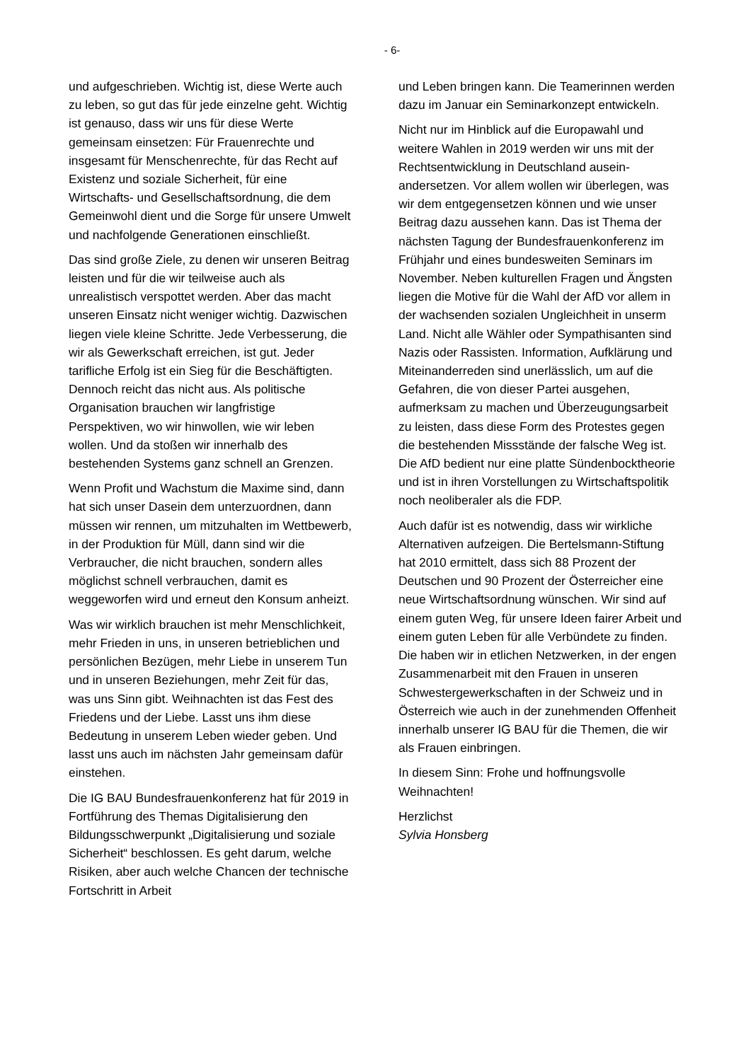- 6-
und aufgeschrieben. Wichtig ist, diese Werte auch zu leben, so gut das für jede einzelne geht. Wichtig ist genauso, dass wir uns für diese Werte gemeinsam einsetzen: Für Frauenrechte und insgesamt für Menschen­rechte, für das Recht auf Existenz und soziale Sicherheit, für eine Wirtschafts- und Gesell­schaftsordnung, die dem Gemeinwohl dient und die Sorge für unsere Umwelt und nach­folgende Generationen einschließt.
Das sind große Ziele, zu denen wir unseren Beitrag leisten und für die wir teilweise auch als unrealistisch verspottet werden. Aber das macht unseren Einsatz nicht weniger wichtig. Dazwischen liegen viele kleine Schritte. Jede Verbesserung, die wir als Gewerkschaft errei­chen, ist gut. Jeder tarifliche Erfolg ist ein Sieg für die Beschäftigten. Dennoch reicht das nicht aus. Als politische Organisation brau­chen wir langfristige Perspektiven, wo wir hinwollen, wie wir leben wollen. Und da sto­ßen wir innerhalb des bestehenden Systems ganz schnell an Grenzen.
Wenn Profit und Wachstum die Maxime sind, dann hat sich unser Dasein dem unterzu­ordnen, dann müssen wir rennen, um mitzu­halten im Wettbewerb, in der Produktion für Müll, dann sind wir die Verbraucher, die nicht brauchen, sondern alles möglichst schnell verbrauchen, damit es weggeworfen wird und erneut den Konsum anheizt.
Was wir wirklich brauchen ist mehr Mensch­lichkeit, mehr Frieden in uns, in unseren be­trieblichen und persönlichen Bezügen, mehr Liebe in unserem Tun und in unseren Bezie­hungen, mehr Zeit für das, was uns Sinn gibt. Weihnachten ist das Fest des Friedens und der Liebe. Lasst uns ihm diese Bedeutung in unserem Leben wieder geben. Und lasst uns auch im nächsten Jahr gemeinsam dafür ein­stehen.
Die IG BAU Bundesfrauenkonferenz hat für 2019 in Fortführung des Themas Digitalisie­rung den Bildungsschwerpunkt „Digitalisie­rung und soziale Sicherheit“ beschlossen. Es geht darum, welche Risiken, aber auch welche Chancen der technische Fortschritt in Arbeit
und Leben bringen kann. Die Teamerinnen werden dazu im Januar ein Seminarkonzept entwickeln.
Nicht nur im Hinblick auf die Europawahl und weitere Wahlen in 2019 werden wir uns mit der Rechtsentwicklung in Deutschland ausein­andersetzen. Vor allem wollen wir überlegen, was wir dem entgegensetzen können und wie unser Beitrag dazu aussehen kann. Das ist Thema der nächsten Tagung der Bundesfrau­enkonferenz im Frühjahr und eines bundes­weiten Seminars im November. Neben kultu­rellen Fragen und Ängsten liegen die Motive für die Wahl der AfD vor allem in der wach­senden sozialen Ungleichheit in unserm Land. Nicht alle Wähler oder Sympathisanten sind Nazis oder Rassisten. Information, Aufklärung und Miteinanderreden sind unerlässlich, um auf die Gefahren, die von dieser Partei ausge­hen, aufmerksam zu machen und Überzeu­gungsarbeit zu leisten, dass diese Form des Protestes gegen die bestehenden Missstände der falsche Weg ist. Die AfD bedient nur eine platte Sündenbocktheorie und ist in ihren Vorstellungen zu Wirtschaftspolitik noch neo­liberaler als die FDP.
Auch dafür ist es notwendig, dass wir wirkli­che Alternativen aufzeigen. Die Bertelsmann-Stiftung hat 2010 ermittelt, dass sich 88 Pro­zent der Deutschen und 90 Prozent der Öster­reicher eine neue Wirtschaftsordnung wün­schen. Wir sind auf einem guten Weg, für unsere Ideen fairer Arbeit und einem guten Leben für alle Verbündete zu finden. Die haben wir in etlichen Netzwerken, in der engen Zusammenarbeit mit den Frauen in unseren Schwestergewerkschaften in der Schweiz und in Österreich wie auch in der zunehmenden Offenheit innerhalb unserer IG BAU für die Themen, die wir als Frauen einbringen.
In diesem Sinn: Frohe und hoffnungsvolle Weihnachten!
Herzlichst
Sylvia Honsberg